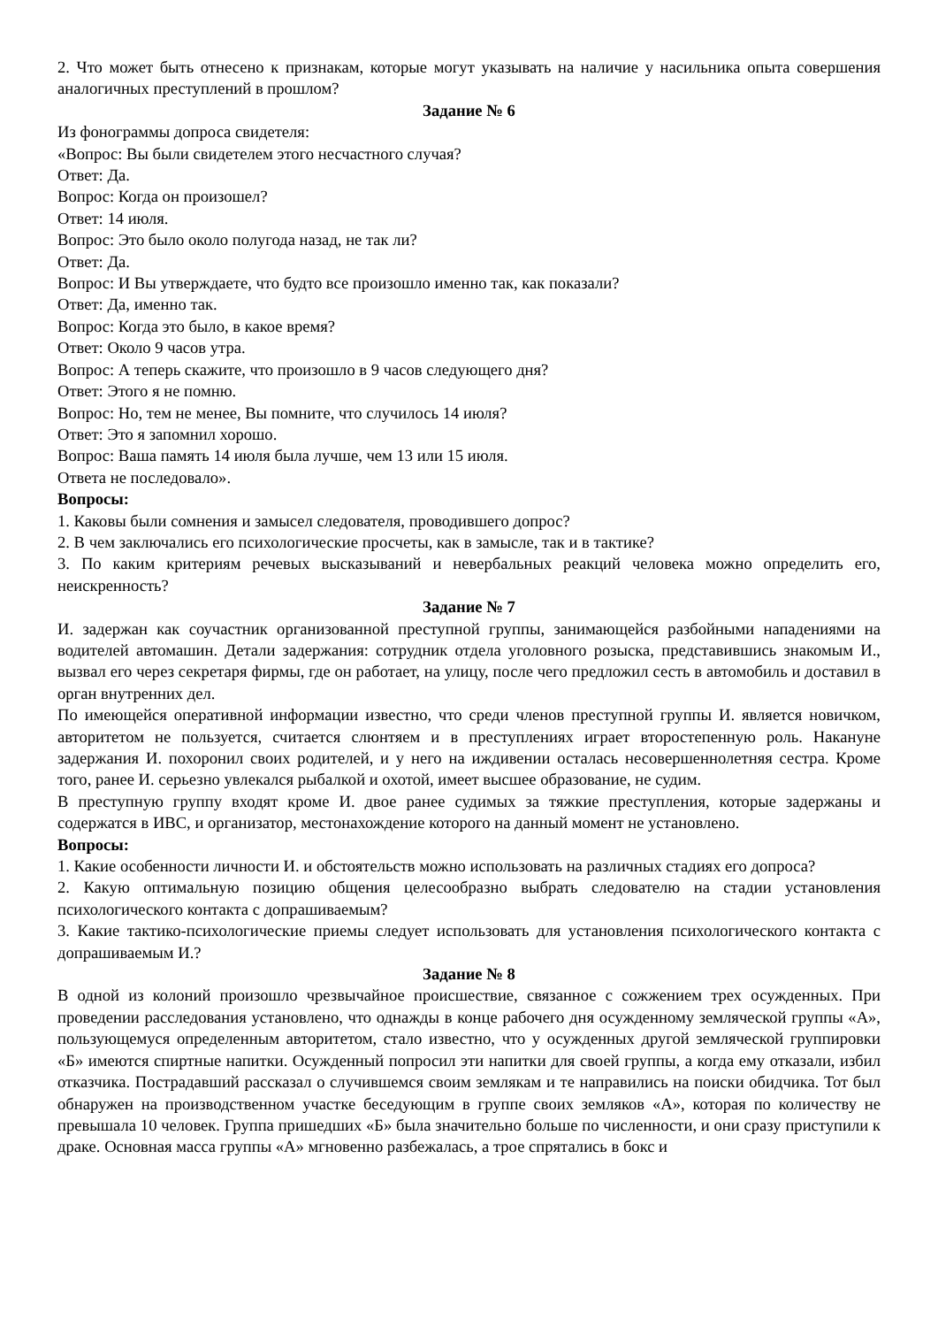2. Что может быть отнесено к признакам, которые могут указывать на наличие у насильника опыта совершения аналогичных преступлений в прошлом?
Задание № 6
Из фонограммы допроса свидетеля:
«Вопрос: Вы были свидетелем этого несчастного случая?
Ответ: Да.
Вопрос: Когда он произошел?
Ответ: 14 июля.
Вопрос: Это было около полугода назад, не так ли?
Ответ: Да.
Вопрос: И Вы утверждаете, что будто все произошло именно так, как показали?
Ответ: Да, именно так.
Вопрос: Когда это было, в какое время?
Ответ: Около 9 часов утра.
Вопрос: А теперь скажите, что произошло в 9 часов следующего дня?
Ответ: Этого я не помню.
Вопрос: Но, тем не менее, Вы помните, что случилось 14 июля?
Ответ: Это я запомнил хорошо.
Вопрос: Ваша память 14 июля была лучше, чем 13 или 15 июля.
Ответа не последовало».
Вопросы:
1. Каковы были сомнения и замысел следователя, проводившего допрос?
2. В чем заключались его психологические просчеты, как в замысле, так и в тактике?
3. По каким критериям речевых высказываний и невербальных реакций человека можно определить его, неискренность?
Задание № 7
И. задержан как соучастник организованной преступной группы, занимающейся разбойными нападениями на водителей автомашин. Детали задержания: сотрудник отдела уголовного розыска, представившись знакомым И., вызвал его через секретаря фирмы, где он работает, на улицу, после чего предложил сесть в автомобиль и доставил в орган внутренних дел.
По имеющейся оперативной информации известно, что среди членов преступной группы И. является новичком, авторитетом не пользуется, считается слюнтяем и в преступлениях играет второстепенную роль. Накануне задержания И. похоронил своих родителей, и у него на иждивении осталась несовершеннолетняя сестра. Кроме того, ранее И. серьезно увлекался рыбалкой и охотой, имеет высшее образование, не судим.
В преступную группу входят кроме И. двое ранее судимых за тяжкие преступления, которые задержаны и содержатся в ИВС, и организатор, местонахождение которого на данный момент не установлено.
Вопросы:
1. Какие особенности личности И. и обстоятельств можно использовать на различных стадиях его допроса?
2. Какую оптимальную позицию общения целесообразно выбрать следователю на стадии установления психологического контакта с допрашиваемым?
3. Какие тактико-психологические приемы следует использовать для установления психологического контакта с допрашиваемым И.?
Задание № 8
В одной из колоний произошло чрезвычайное происшествие, связанное с сожжением трех осужденных. При проведении расследования установлено, что однажды в конце рабочего дня осужденному земляческой группы «А», пользующемуся определенным авторитетом, стало известно, что у осужденных другой земляческой группировки «Б» имеются спиртные напитки. Осужденный попросил эти напитки для своей группы, а когда ему отказали, избил отказчика. Пострадавший рассказал о случившемся своим землякам и те направились на поиски обидчика. Тот был обнаружен на производственном участке беседующим в группе своих земляков «А», которая по количеству не превышала 10 человек. Группа пришедших «Б» была значительно больше по численности, и они сразу приступили к драке. Основная масса группы «А» мгновенно разбежалась, а трое спрятались в бокс и